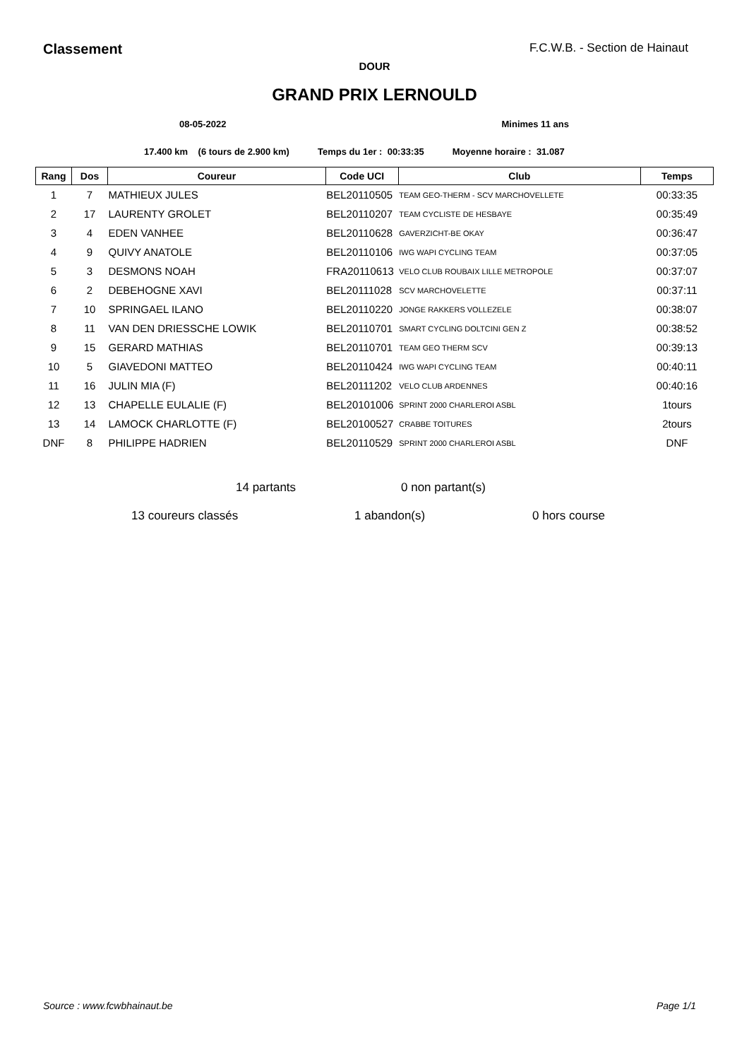Classement F.C.W.B. - Section de Hainaut
DOUR
GRAND PRIX LERNOULD
08-05-2022 Minimes 11 ans
17.400 km (6 tours de 2.900 km) Temps du 1er : 00:33:35 Moyenne horaire : 31.087
| Rang | Dos | Coureur | Code UCI | Club | Temps |
| --- | --- | --- | --- | --- | --- |
| 1 | 7 | MATHIEUX JULES | BEL20110505 | TEAM GEO-THERM - SCV MARCHOVELLETE | 00:33:35 |
| 2 | 17 | LAURENTY GROLET | BEL20110207 | TEAM CYCLISTE DE HESBAYE | 00:35:49 |
| 3 | 4 | EDEN VANHEE | BEL20110628 | GAVERZICHT-BE OKAY | 00:36:47 |
| 4 | 9 | QUIVY ANATOLE | BEL20110106 | IWG WAPI CYCLING TEAM | 00:37:05 |
| 5 | 3 | DESMONS NOAH | FRA20110613 | VELO CLUB ROUBAIX LILLE METROPOLE | 00:37:07 |
| 6 | 2 | DEBEHOGNE XAVI | BEL20111028 | SCV MARCHOVELETTE | 00:37:11 |
| 7 | 10 | SPRINGAEL ILANO | BEL20110220 | JONGE RAKKERS VOLLEZELE | 00:38:07 |
| 8 | 11 | VAN DEN DRIESSCHE LOWIK | BEL20110701 | SMART CYCLING DOLTCINI GEN Z | 00:38:52 |
| 9 | 15 | GERARD MATHIAS | BEL20110701 | TEAM GEO THERM SCV | 00:39:13 |
| 10 | 5 | GIAVEDONI MATTEO | BEL20110424 | IWG WAPI CYCLING TEAM | 00:40:11 |
| 11 | 16 | JULIN MIA (F) | BEL20111202 | VELO CLUB ARDENNES | 00:40:16 |
| 12 | 13 | CHAPELLE EULALIE (F) | BEL20101006 | SPRINT 2000 CHARLEROI ASBL | 1tours |
| 13 | 14 | LAMOCK CHARLOTTE (F) | BEL20100527 | CRABBE TOITURES | 2tours |
| DNF | 8 | PHILIPPE HADRIEN | BEL20110529 | SPRINT 2000 CHARLEROI ASBL | DNF |
14 partants 0 non partant(s)
13 coureurs classés 1 abandon(s) 0 hors course
Source : www.fcwbhainaut.be Page 1/1